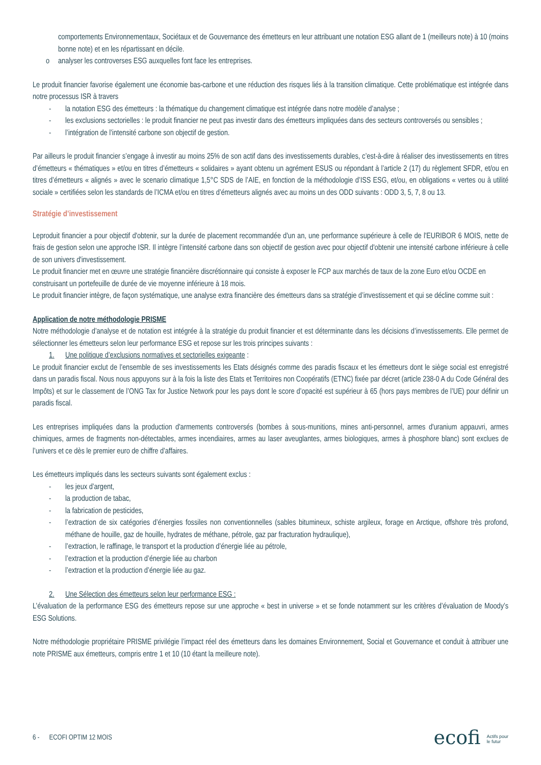comportements Environnementaux, Sociétaux et de Gouvernance des émetteurs en leur attribuant une notation ESG allant de 1 (meilleurs note) à 10 (moins bonne note) et en les répartissant en décile.
o analyser les controverses ESG auxquelles font face les entreprises.
Le produit financier favorise également une économie bas-carbone et une réduction des risques liés à la transition climatique. Cette problématique est intégrée dans notre processus ISR à travers
- la notation ESG des émetteurs : la thématique du changement climatique est intégrée dans notre modèle d’analyse ;
- les exclusions sectorielles : le produit financier ne peut pas investir dans des émetteurs impliquées dans des secteurs controversés ou sensibles ;
- l’intégration de l’intensité carbone son objectif de gestion.
Par ailleurs le produit financier s’engage à investir au moins 25% de son actif dans des investissements durables, c’est-à-dire à réaliser des investissements en titres d’émetteurs « thématiques » et/ou en titres d’émetteurs « solidaires » ayant obtenu un agrément ESUS ou répondant à l’article 2 (17) du règlement SFDR, et/ou en titres d’émetteurs « alignés » avec le scenario climatique 1,5°C SDS de l’AIE, en fonction de la méthodologie d’ISS ESG, et/ou, en obligations « vertes ou à utilité sociale » certifiées selon les standards de l’ICMA et/ou en titres d’émetteurs alignés avec au moins un des ODD suivants : ODD 3, 5, 7, 8 ou 13.
Stratégie d’investissement
Leproduit financier a pour objectif d'obtenir, sur la durée de placement recommandée d'un an, une performance supérieure à celle de l'EURIBOR 6 MOIS, nette de frais de gestion selon une approche ISR. Il intègre l’intensité carbone dans son objectif de gestion avec pour objectif d'obtenir une intensité carbone inférieure à celle de son univers d'investissement.
Le produit financier met en œuvre une stratégie financière discrétionnaire qui consiste à exposer le FCP aux marchés de taux de la zone Euro et/ou OCDE en
construisant un portefeuille de durée de vie moyenne inférieure à 18 mois.
Le produit financier intègre, de façon systématique, une analyse extra financière des émetteurs dans sa stratégie d’investissement et qui se décline comme suit :
Application de notre méthodologie PRISME
Notre méthodologie d’analyse et de notation est intégrée à la stratégie du produit financier et est déterminante dans les décisions d’investissements. Elle permet de sélectionner les émetteurs selon leur performance ESG et repose sur les trois principes suivants :
1. Une politique d’exclusions normatives et sectorielles exigeante :
Le produit financier exclut de l’ensemble de ses investissements les Etats désignés comme des paradis fiscaux et les émetteurs dont le siège social est enregistré dans un paradis fiscal. Nous nous appuyons sur à la fois la liste des Etats et Territoires non Coopératifs (ETNC) fixée par décret (article 238-0 A du Code Général des Impôts) et sur le classement de l’ONG Tax for Justice Network pour les pays dont le score d’opacité est supérieur à 65 (hors pays membres de l’UE) pour définir un paradis fiscal.
Les entreprises impliquées dans la production d'armements controversés (bombes à sous-munitions, mines anti-personnel, armes d'uranium appauvri, armes chimiques, armes de fragments non-détectables, armes incendiaires, armes au laser aveuglantes, armes biologiques, armes à phosphore blanc) sont exclues de l’univers et ce dès le premier euro de chiffre d’affaires.
Les émetteurs impliqués dans les secteurs suivants sont également exclus :
- les jeux d’argent,
- la production de tabac,
- la fabrication de pesticides,
- l’extraction de six catégories d’énergies fossiles non conventionnelles (sables bitumineux, schiste argileux, forage en Arctique, offshore très profond, méthane de houille, gaz de houille, hydrates de méthane, pétrole, gaz par fracturation hydraulique),
- l’extraction, le raffinage, le transport et la production d’énergie liée au pétrole,
- l’extraction et la production d’énergie liée au charbon
- l’extraction et la production d’énergie liée au gaz.
2. Une Sélection des émetteurs selon leur performance ESG :
L’évaluation de la performance ESG des émetteurs repose sur une approche « best in universe » et se fonde notamment sur les critères d’évaluation de Moody’s ESG Solutions.
Notre méthodologie propriétaire PRISME privilégie l’impact réel des émetteurs dans les domaines Environnement, Social et Gouvernance et conduit à attribuer une note PRISME aux émetteurs, compris entre 1 et 10 (10 étant la meilleure note).
6 - ECOFI OPTIM 12 MOIS ecofi Actifs pour
le futur